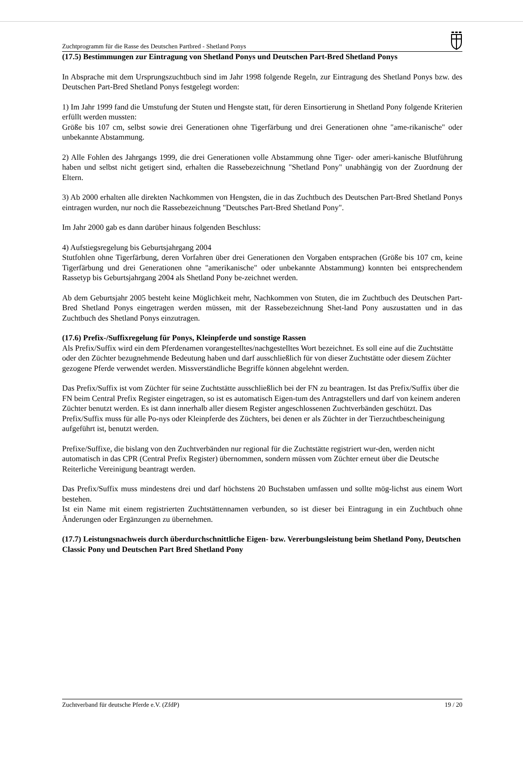Zuchtprogramm für die Rasse des Deutschen Partbred - Shetland Ponys
(17.5) Bestimmungen zur Eintragung von Shetland Ponys und Deutschen Part-Bred Shetland Ponys
In Absprache mit dem Ursprungszuchtbuch sind im Jahr 1998 folgende Regeln, zur Eintragung des Shetland Ponys bzw. des Deutschen Part-Bred Shetland Ponys festgelegt worden:
1) Im Jahr 1999 fand die Umstufung der Stuten und Hengste statt, für deren Einsortierung in Shetland Pony folgende Kriterien erfüllt werden mussten:
Größe bis 107 cm, selbst sowie drei Generationen ohne Tigerfärbung und drei Generationen ohne "ame-rikanische" oder unbekannte Abstammung.
2) Alle Fohlen des Jahrgangs 1999, die drei Generationen volle Abstammung ohne Tiger- oder ameri-kanische Blutführung haben und selbst nicht getigert sind, erhalten die Rassebezeichnung "Shetland Pony" unabhängig von der Zuordnung der Eltern.
3) Ab 2000 erhalten alle direkten Nachkommen von Hengsten, die in das Zuchtbuch des Deutschen Part-Bred Shetland Ponys eintragen wurden, nur noch die Rassebezeichnung "Deutsches Part-Bred Shetland Pony".
Im Jahr 2000 gab es dann darüber hinaus folgenden Beschluss:
4) Aufstiegsregelung bis Geburtsjahrgang 2004
Stutfohlen ohne Tigerfärbung, deren Vorfahren über drei Generationen den Vorgaben entsprachen (Größe bis 107 cm, keine Tigerfärbung und drei Generationen ohne "amerikanische" oder unbekannte Abstammung) konnten bei entsprechendem Rassetyp bis Geburtsjahrgang 2004 als Shetland Pony be-zeichnet werden.
Ab dem Geburtsjahr 2005 besteht keine Möglichkeit mehr, Nachkommen von Stuten, die im Zuchtbuch des Deutschen Part-Bred Shetland Ponys eingetragen werden müssen, mit der Rassebezeichnung Shet-land Pony auszustatten und in das Zuchtbuch des Shetland Ponys einzutragen.
(17.6) Prefix-/Suffixregelung für Ponys, Kleinpferde und sonstige Rassen
Als Prefix/Suffix wird ein dem Pferdenamen vorangestelltes/nachgestelltes Wort bezeichnet. Es soll eine auf die Zuchtstätte oder den Züchter bezugnehmende Bedeutung haben und darf ausschließlich für von dieser Zuchtstätte oder diesem Züchter gezogene Pferde verwendet werden. Missverständliche Begriffe können abgelehnt werden.
Das Prefix/Suffix ist vom Züchter für seine Zuchtstätte ausschließlich bei der FN zu beantragen. Ist das Prefix/Suffix über die FN beim Central Prefix Register eingetragen, so ist es automatisch Eigen-tum des Antragstellers und darf von keinem anderen Züchter benutzt werden. Es ist dann innerhalb aller diesem Register angeschlossenen Zuchtverbänden geschützt. Das Prefix/Suffix muss für alle Po-nys oder Kleinpferde des Züchters, bei denen er als Züchter in der Tierzuchtbescheinigung aufgeführt ist, benutzt werden.
Prefixe/Suffixe, die bislang von den Zuchtverbänden nur regional für die Zuchtstätte registriert wur-den, werden nicht automatisch in das CPR (Central Prefix Register) übernommen, sondern müssen vom Züchter erneut über die Deutsche Reiterliche Vereinigung beantragt werden.
Das Prefix/Suffix muss mindestens drei und darf höchstens 20 Buchstaben umfassen und sollte mög-lichst aus einem Wort bestehen.
Ist ein Name mit einem registrierten Zuchtstättennamen verbunden, so ist dieser bei Eintragung in ein Zuchtbuch ohne Änderungen oder Ergänzungen zu übernehmen.
(17.7) Leistungsnachweis durch überdurchschnittliche Eigen- bzw. Vererbungsleistung beim Shetland Pony, Deutschen Classic Pony und Deutschen Part Bred Shetland Pony
Zuchtverband für deutsche Pferde e.V. (ZfdP) 19 / 20